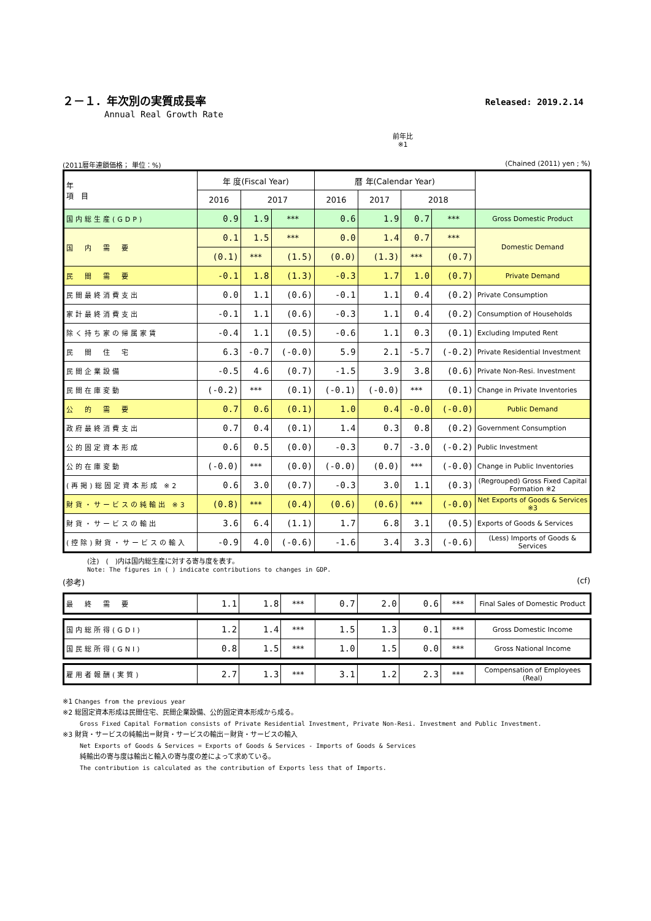Released: 2019.2.14
２－１．年次別の実質成長率
Annual Real Growth Rate
前年比
※1
(2011暦年連鎖価格； 単位：%) (Chained (2011) yen ; %)
| 年 項 目 | 年 度(Fiscal Year) | | | 暦 年(Calendar Year) | | | | |
| --- | --- | --- | --- | --- | --- | --- | --- | --- |
| | 2016 | 2017 | | 2016 | 2017 | 2018 | | |
| 国内総生産(GDP) | 0.9 | 1.9 | *** | 0.6 | 1.9 | 0.7 | *** | Gross Domestic Product |
| 国 内 需 要 | 0.1 | 1.5 | *** | 0.0 | 1.4 | 0.7 | *** | Domestic Demand |
| | (0.1) | *** | (1.5) | (0.0) | (1.3) | *** | (0.7) | |
| 民 間 需 要 | -0.1 | 1.8 | (1.3) | -0.3 | 1.7 | 1.0 | (0.7) | Private Demand |
| 民間最終消費支出 | 0.0 | 1.1 | (0.6) | -0.1 | 1.1 | 0.4 | (0.2) | Private Consumption |
| 家計最終消費支出 | -0.1 | 1.1 | (0.6) | -0.3 | 1.1 | 0.4 | (0.2) | Consumption of Households |
| 除く持ち家の帰属家賃 | -0.4 | 1.1 | (0.5) | -0.6 | 1.1 | 0.3 | (0.1) | Excluding Imputed Rent |
| 民 間 住 宅 | 6.3 | -0.7 | (-0.0) | 5.9 | 2.1 | -5.7 | (-0.2) | Private Residential Investment |
| 民間企業設備 | -0.5 | 4.6 | (0.7) | -1.5 | 3.9 | 3.8 | (0.6) | Private Non-Resi. Investment |
| 民間在庫変動 | (-0.2) | *** | (0.1) | (-0.1) | (-0.0) | *** | (0.1) | Change in Private Inventories |
| 公 的 需 要 | 0.7 | 0.6 | (0.1) | 1.0 | 0.4 | -0.0 | (-0.0) | Public Demand |
| 政府最終消費支出 | 0.7 | 0.4 | (0.1) | 1.4 | 0.3 | 0.8 | (0.2) | Government Consumption |
| 公的固定資本形成 | 0.6 | 0.5 | (0.0) | -0.3 | 0.7 | -3.0 | (-0.2) | Public Investment |
| 公的在庫変動 | (-0.0) | *** | (0.0) | (-0.0) | (0.0) | *** | (-0.0) | Change in Public Inventories |
| (再掲)総固定資本形成 ※2 | 0.6 | 3.0 | (0.7) | -0.3 | 3.0 | 1.1 | (0.3) | (Regrouped) Gross Fixed Capital Formation ※2 |
| 財貨・サービスの純輸出 ※3 | (0.8) | *** | (0.4) | (0.6) | (0.6) | *** | (-0.0) | Net Exports of Goods & Services ※3 |
| 財貨・サービスの輸出 | 3.6 | 6.4 | (1.1) | 1.7 | 6.8 | 3.1 | (0.5) | Exports of Goods & Services |
| (控除)財貨・サービスの輸入 | -0.9 | 4.0 | (-0.6) | -1.6 | 3.4 | 3.3 | (-0.6) | (Less) Imports of Goods & Services |
(注)　(　)内は国内総生産に対する寄与度を表す。
Note: The figures in ( ) indicate contributions to changes in GDP.
(参考) (cf)
| 最 終 需 要 | 1.1 | 1.8 | *** | 0.7 | 2.0 | 0.6 | *** | Final Sales of Domestic Product |
| 国内総所得(GDI) | 1.2 | 1.4 | *** | 1.5 | 1.3 | 0.1 | *** | Gross Domestic Income |
| 国民総所得(GNI) | 0.8 | 1.5 | *** | 1.0 | 1.5 | 0.0 | *** | Gross National Income |
| 雇用者報酬(実質) | 2.7 | 1.3 | *** | 3.1 | 1.2 | 2.3 | *** | Compensation of Employees (Real) |
※1 Changes from the previous year
※2 総固定資本形成は民間住宅、民間企業設備、公的固定資本形成から成る。
Gross Fixed Capital Formation consists of Private Residential Investment, Private Non-Resi. Investment and Public Investment.
※3 財貨・サービスの純輸出＝財貨・サービスの輸出－財貨・サービスの輸入
Net Exports of Goods & Services = Exports of Goods & Services - Imports of Goods & Services
純輸出の寄与度は輸出と輸入の寄与度の差によって求めている。
The contribution is calculated as the contribution of Exports less that of Imports.